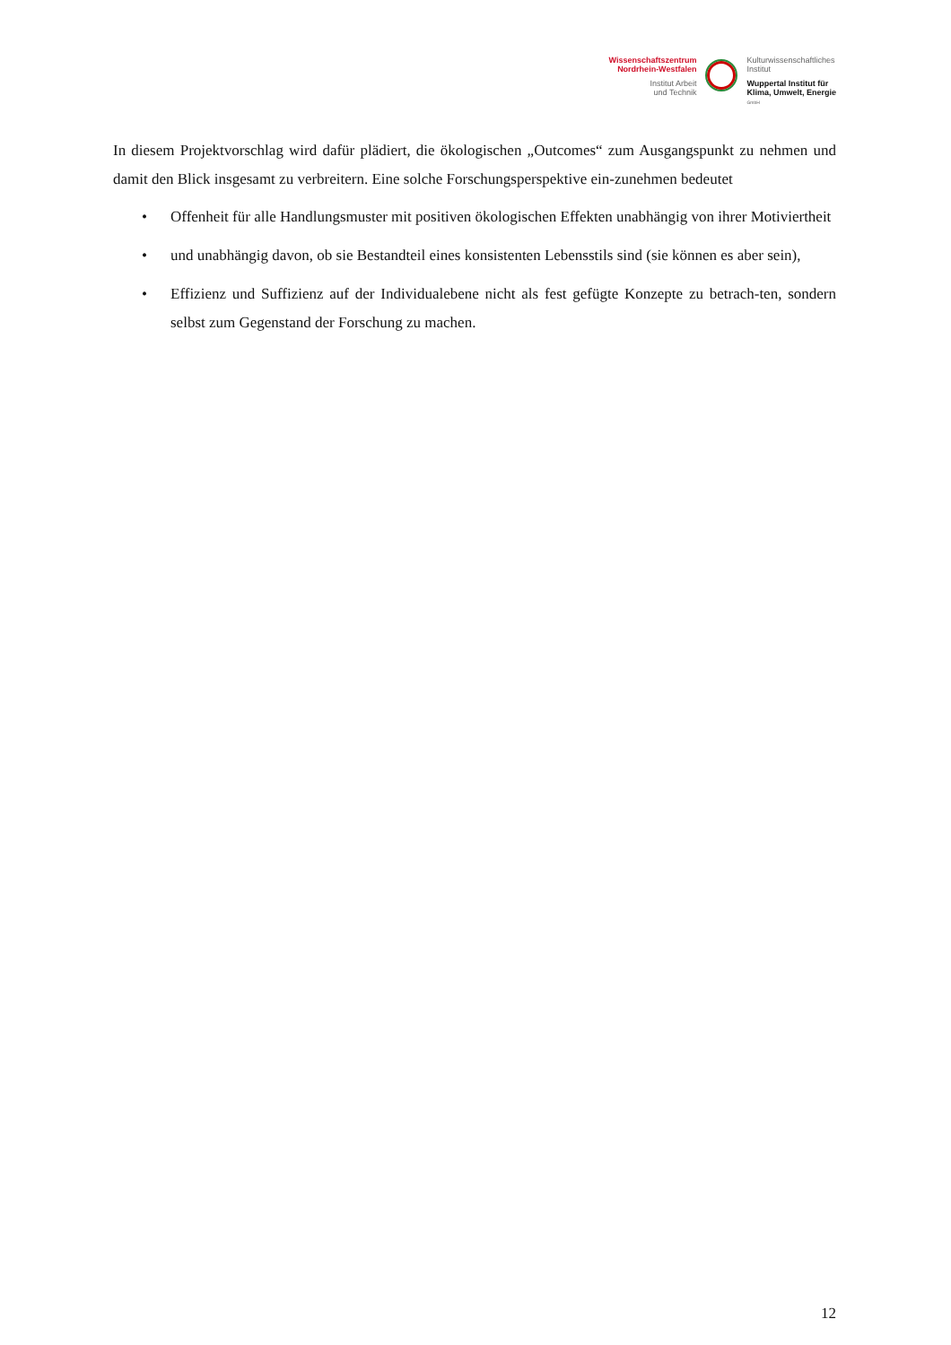Wissenschaftszentrum
Nordrhein-Westfalen
Institut Arbeit
und Technik
Kulturwissenschaftliches
Institut
Wuppertal Institut für
Klima, Umwelt, Energie
GmbH
In diesem Projektvorschlag wird dafür plädiert, die ökologischen „Outcomes“ zum Ausgangspunkt zu nehmen und damit den Blick insgesamt zu verbreitern. Eine solche Forschungsperspektive ein-zunehmen bedeutet
• Offenheit für alle Handlungsmuster mit positiven ökologischen Effekten unabhängig von ihrer Motiviertheit
• und unabhängig davon, ob sie Bestandteil eines konsistenten Lebensstils sind (sie können es aber sein),
• Effizienz und Suffizienz auf der Individualebene nicht als fest gefügte Konzepte zu betrach-ten, sondern selbst zum Gegenstand der Forschung zu machen.
12